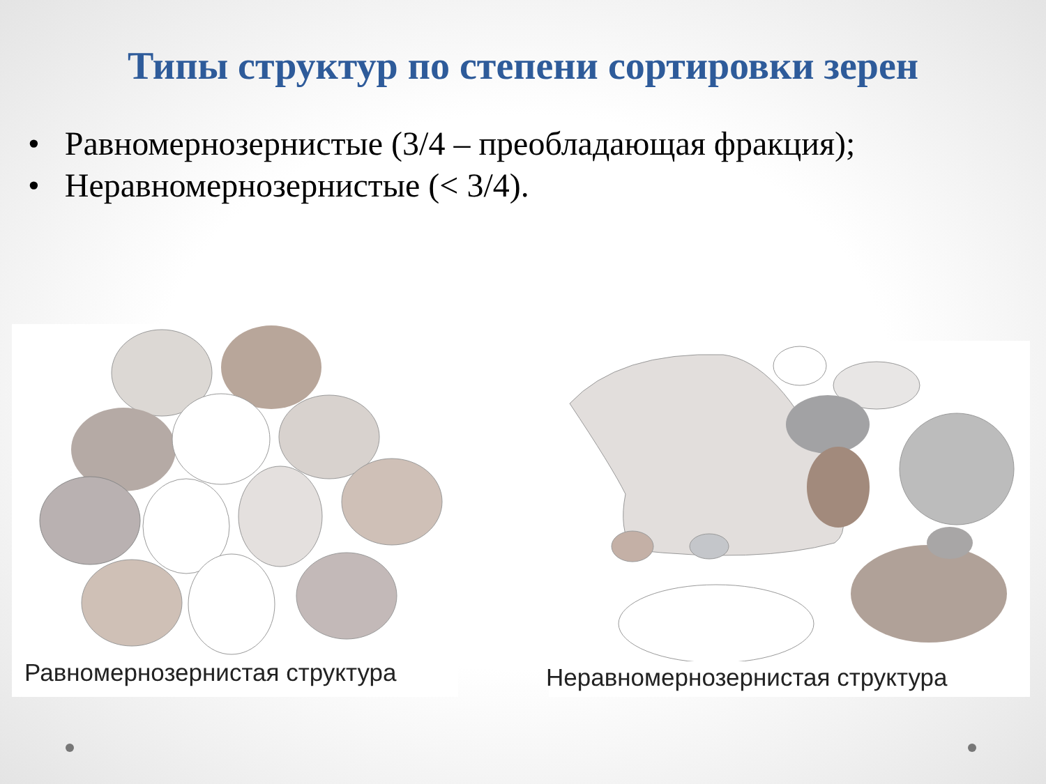Типы структур по степени сортировки зерен
• Равномернозернистые (3/4 – преобладающая фракция);
• Неравномернозернистые (< 3/4).
Равномернозернистая структура
Неравномернозернистая структура